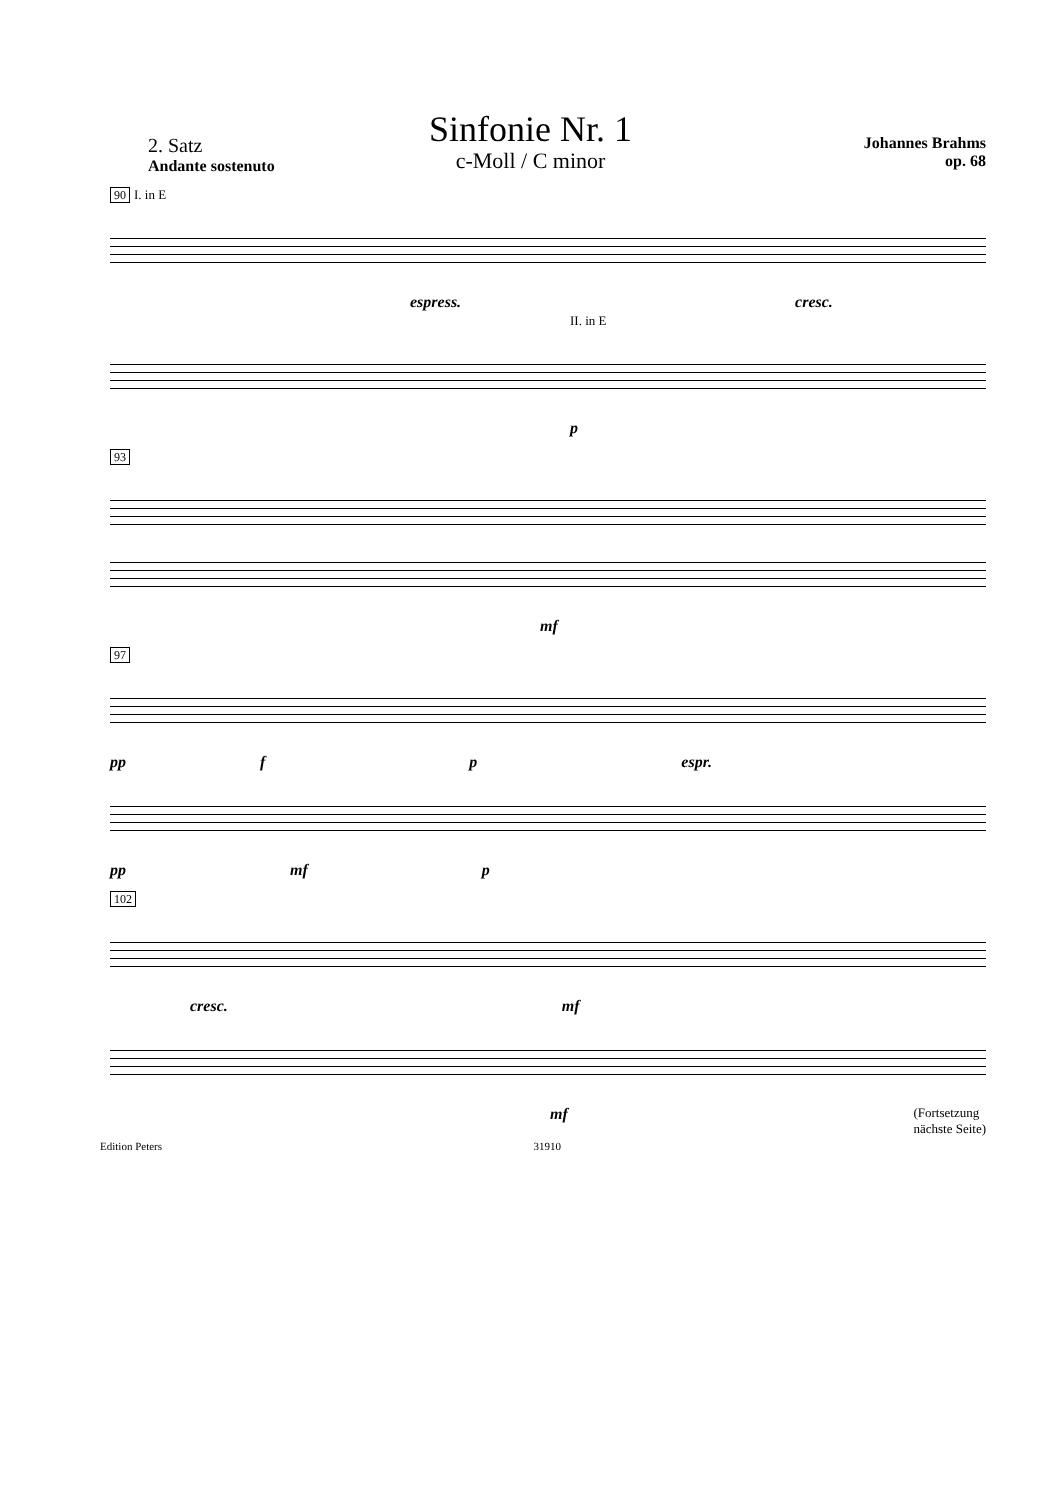Sinfonie Nr. 1
c-Moll / C minor
2. Satz
Andante sostenuto
Johannes Brahms
op. 68
90 I. in E
espress. cresc.
II. in E
p
93
mf
97
pp f p espr.
pp mf p
102
cresc. mf
mf (Fortsetzung
nächste Seite)
Edition Peters 31910